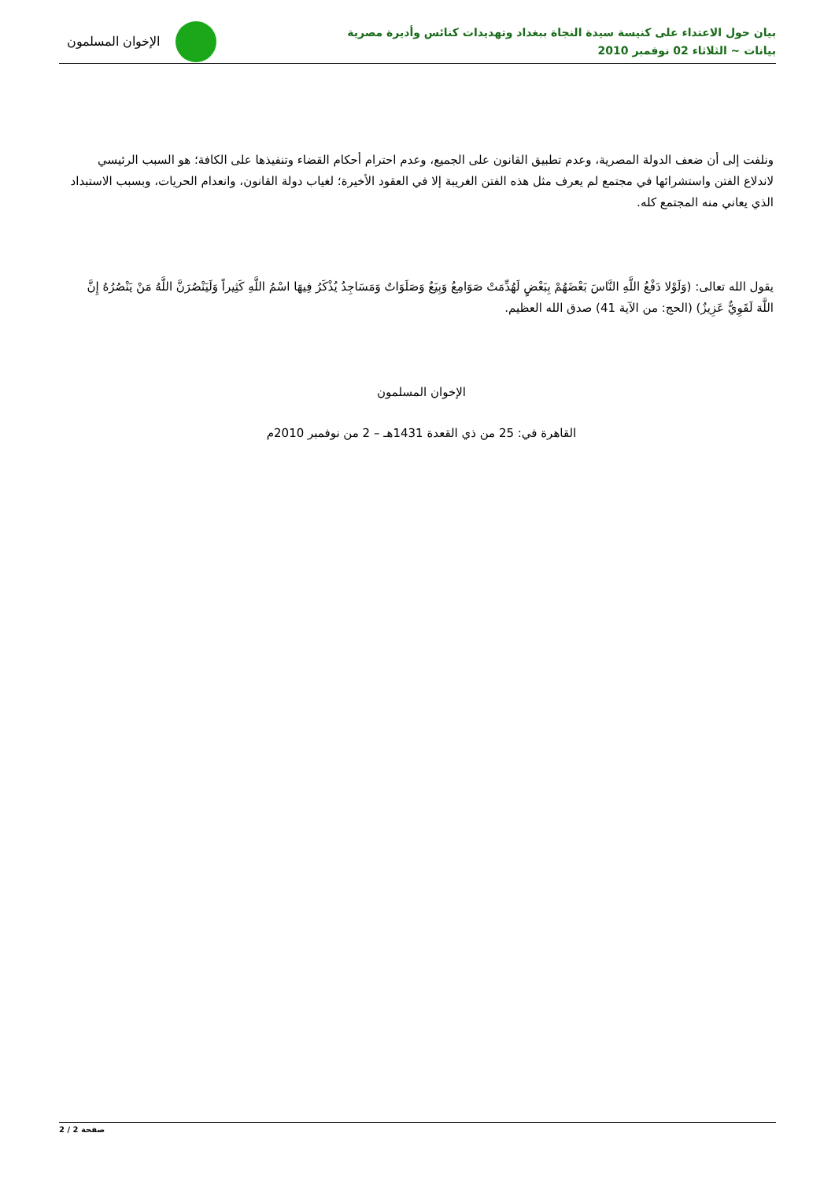بيان حول الاعتداء على كنيسة سيدة النجاة ببغداد وتهديدات كنائس وأديرة مصرية
بيانات ~ الثلاثاء 02 نوفمبر 2010
الإخوان المسلمون
ونلفت إلى أن ضعف الدولة المصرية، وعدم تطبيق القانون على الجميع، وعدم احترام أحكام القضاء وتنفيذها على الكافة؛ هو السبب الرئيسي لاندلاع الفتن واستشرائها في مجتمع لم يعرف مثل هذه الفتن الغريبة إلا في العقود الأخيرة؛ لغياب دولة القانون، وانعدام الحريات، وبسبب الاستبداد الذي يعاني منه المجتمع كله.
يقول الله تعالى: (وَلَوْلا دَفْعُ اللَّهِ النَّاسَ بَعْضَهُمْ بِبَعْضٍ لَهُدِّمَتْ صَوَامِعُ وَبِيَعٌ وَصَلَوَاتٌ وَمَسَاجِدُ يُذْكَرُ فِيهَا اسْمُ اللَّهِ كَثِيراً وَلَيَنْصُرَنَّ اللَّهُ مَنْ يَنْصُرُهُ إِنَّ اللَّهَ لَقَوِيٌّ عَزِيزٌ) (الحج: من الآية 41) صدق الله العظيم.
الإخوان المسلمون
القاهرة في: 25 من ذي القعدة 1431هـ – 2 من نوفمبر 2010م
صفحة 2 / 2